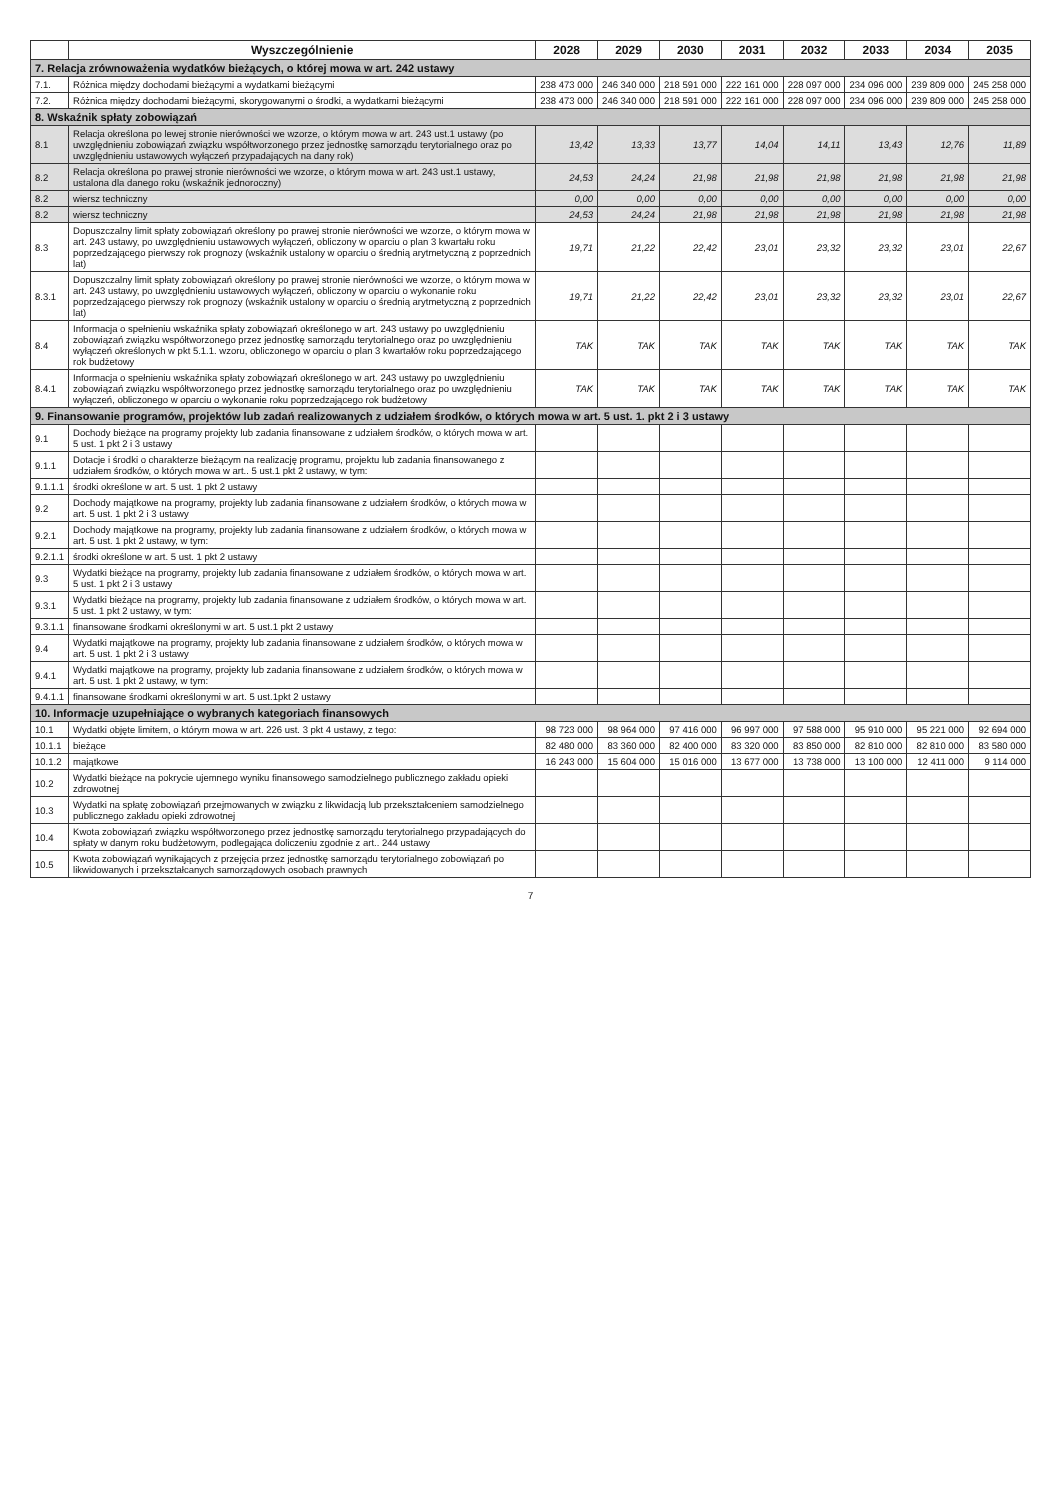| | Wyszczególnienie | 2028 | 2029 | 2030 | 2031 | 2032 | 2033 | 2034 | 2035 |
| --- | --- | --- | --- | --- | --- | --- | --- | --- | --- |
| 7. Relacja zrównoważenia wydatków bieżących, o której mowa w art. 242 ustawy | | | | | | | | | |
| 7.1. | Różnica między dochodami bieżącymi a wydatkami bieżącymi | 238 473 000 | 246 340 000 | 218 591 000 | 222 161 000 | 228 097 000 | 234 096 000 | 239 809 000 | 245 258 000 |
| 7.2. | Różnica między dochodami bieżącymi, skorygowanymi o środki, a wydatkami bieżącymi | 238 473 000 | 246 340 000 | 218 591 000 | 222 161 000 | 228 097 000 | 234 096 000 | 239 809 000 | 245 258 000 |
| 8. Wskaźnik spłaty zobowiązań | | | | | | | | | |
| 8.1 | Relacja określona po lewej stronie nierówności we wzorze, o którym mowa w art. 243 ust.1 ustawy (po uwzględnieniu zobowiązań związku współtworzonego przez jednostkę samorządu terytorialnego oraz po uwzględnieniu ustawowych wyłączeń przypadających na dany rok) | 13,42 | 13,33 | 13,77 | 14,04 | 14,11 | 13,43 | 12,76 | 11,89 |
| 8.2 | Relacja określona po prawej stronie nierówności we wzorze, o którym mowa w art. 243 ust.1 ustawy, ustalona dla danego roku (wskaźnik jednoroczny) | 24,53 | 24,24 | 21,98 | 21,98 | 21,98 | 21,98 | 21,98 | 21,98 |
| 8.2 | wiersz techniczny | 0,00 | 0,00 | 0,00 | 0,00 | 0,00 | 0,00 | 0,00 | 0,00 |
| 8.2 | wiersz techniczny | 24,53 | 24,24 | 21,98 | 21,98 | 21,98 | 21,98 | 21,98 | 21,98 |
| 8.3 | Dopuszczalny limit spłaty zobowiązań określony po prawej stronie nierówności we wzorze, o którym mowa w art. 243 ustawy, po uwzględnieniu ustawowych wyłączeń, obliczony w oparciu o plan 3 kwartału roku poprzedzającego pierwszy rok prognozy (wskaźnik ustalony w oparciu o średnią arytmetyczną z poprzednich lat) | 19,71 | 21,22 | 22,42 | 23,01 | 23,32 | 23,32 | 23,01 | 22,67 |
| 8.3.1 | Dopuszczalny limit spłaty zobowiązań określony po prawej stronie nierówności we wzorze, o którym mowa w art. 243 ustawy, po uwzględnieniu ustawowych wyłączeń, obliczony w oparciu o wykonanie roku poprzedzającego pierwszy rok prognozy (wskaźnik ustalony w oparciu o średnią arytmetyczną z poprzednich lat) | 19,71 | 21,22 | 22,42 | 23,01 | 23,32 | 23,32 | 23,01 | 22,67 |
| 8.4 | Informacja o spełnieniu wskaźnika spłaty zobowiązań określonego w art. 243 ustawy po uwzględnieniu zobowiązań związku współtworzonego przez jednostkę samorządu terytorialnego oraz po uwzględnieniu wyłączeń określonych w pkt 5.1.1. wzoru, obliczonego w oparciu o plan 3 kwartałów roku poprzedzającego rok budżetowy | TAK | TAK | TAK | TAK | TAK | TAK | TAK | TAK |
| 8.4.1 | Informacja o spełnieniu wskaźnika spłaty zobowiązań określonego w art. 243 ustawy po uwzględnieniu zobowiązań związku współtworzonego przez jednostkę samorządu terytorialnego oraz po uwzględnieniu wyłączeń, obliczonego w oparciu o wykonanie roku poprzedzającego rok budżetowy | TAK | TAK | TAK | TAK | TAK | TAK | TAK | TAK |
| 9. Finansowanie programów, projektów lub zadań realizowanych z udziałem środków, o których mowa w art. 5 ust. 1. pkt 2 i 3 ustawy | | | | | | | | | |
| 9.1 | Dochody bieżące na programy projekty lub zadania finansowane z udziałem środków, o których mowa w art. 5 ust. 1 pkt 2 i 3 ustawy | | | | | | | | |
| 9.1.1 | Dotacje i środki o charakterze bieżącym na realizację programu, projektu lub zadania finansowanego z udziałem środków, o których mowa w art.. 5 ust.1 pkt 2 ustawy, w tym: | | | | | | | | |
| 9.1.1.1 | środki określone w art. 5 ust. 1 pkt 2 ustawy | | | | | | | | |
| 9.2 | Dochody majątkowe na programy, projekty lub zadania finansowane z udziałem środków, o których mowa w art. 5 ust. 1 pkt 2 i 3 ustawy | | | | | | | | |
| 9.2.1 | Dochody majątkowe na programy, projekty lub zadania finansowane z udziałem środków, o których mowa w art. 5 ust. 1 pkt 2 ustawy, w tym: | | | | | | | | |
| 9.2.1.1 | środki określone w art. 5 ust. 1 pkt 2 ustawy | | | | | | | | |
| 9.3 | Wydatki bieżące na programy, projekty lub zadania finansowane z udziałem środków, o których mowa w art. 5 ust. 1 pkt 2 i 3 ustawy | | | | | | | | |
| 9.3.1 | Wydatki bieżące na programy, projekty lub zadania finansowane z udziałem środków, o których mowa w art. 5 ust. 1 pkt 2 ustawy, w tym: | | | | | | | | |
| 9.3.1.1 | finansowane środkami określonymi w art. 5 ust.1 pkt 2 ustawy | | | | | | | | |
| 9.4 | Wydatki majątkowe na programy, projekty lub zadania finansowane z udziałem środków, o których mowa w art. 5 ust. 1 pkt 2 i 3 ustawy | | | | | | | | |
| 9.4.1 | Wydatki majątkowe na programy, projekty lub zadania finansowane z udziałem środków, o których mowa w art. 5 ust. 1 pkt 2 ustawy, w tym: | | | | | | | | |
| 9.4.1.1 | finansowane środkami określonymi w art. 5 ust.1pkt 2 ustawy | | | | | | | | |
| 10. Informacje uzupełniające o wybranych kategoriach finansowych | | | | | | | | | |
| 10.1 | Wydatki objęte limitem, o którym mowa w art. 226 ust. 3 pkt 4 ustawy, z tego: | 98 723 000 | 98 964 000 | 97 416 000 | 96 997 000 | 97 588 000 | 95 910 000 | 95 221 000 | 92 694 000 |
| 10.1.1 | bieżące | 82 480 000 | 83 360 000 | 82 400 000 | 83 320 000 | 83 850 000 | 82 810 000 | 82 810 000 | 83 580 000 |
| 10.1.2 | majątkowe | 16 243 000 | 15 604 000 | 15 016 000 | 13 677 000 | 13 738 000 | 13 100 000 | 12 411 000 | 9 114 000 |
| 10.2 | Wydatki bieżące na pokrycie ujemnego wyniku finansowego samodzielnego publicznego zakładu opieki zdrowotnej | | | | | | | | |
| 10.3 | Wydatki na spłatę zobowiązań przejmowanych w związku z likwidacją lub przekształceniem samodzielnego publicznego zakładu opieki zdrowotnej | | | | | | | | |
| 10.4 | Kwota zobowiązań związku współtworzonego przez jednostkę samorządu terytorialnego przypadających do spłaty w danym roku budżetowym, podlegająca doliczeniu zgodnie z art.. 244 ustawy | | | | | | | | |
| 10.5 | Kwota zobowiązań wynikających z przejęcia przez jednostkę samorządu terytorialnego zobowiązań po likwidowanych i przekształcanych samorządowych osobach prawnych | | | | | | | | |
7